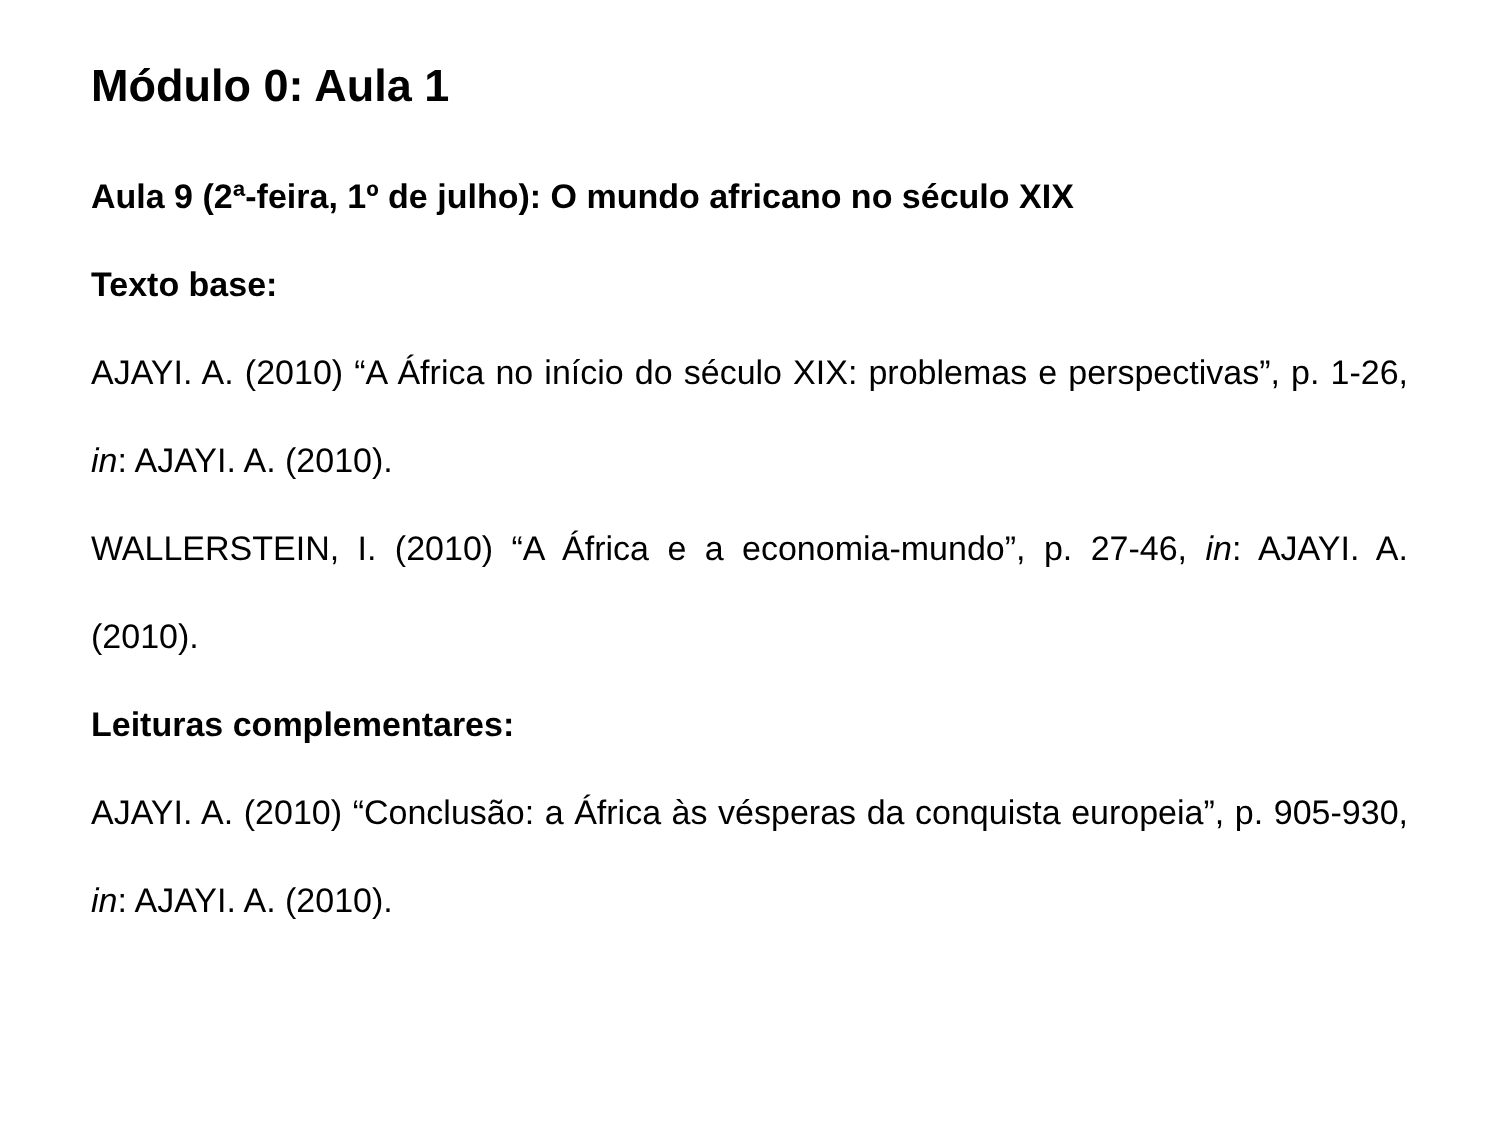Módulo 0: Aula 1
Aula 9 (2ª-feira, 1º de julho): O mundo africano no século XIX
Texto base:
AJAYI. A. (2010) “A África no início do século XIX: problemas e perspectivas”, p. 1-26, in: AJAYI. A. (2010).
WALLERSTEIN, I. (2010) “A África e a economia-mundo”, p. 27-46, in: AJAYI. A. (2010).
Leituras complementares:
AJAYI. A. (2010) “Conclusão: a África às vésperas da conquista europeia”, p. 905-930, in: AJAYI. A. (2010).